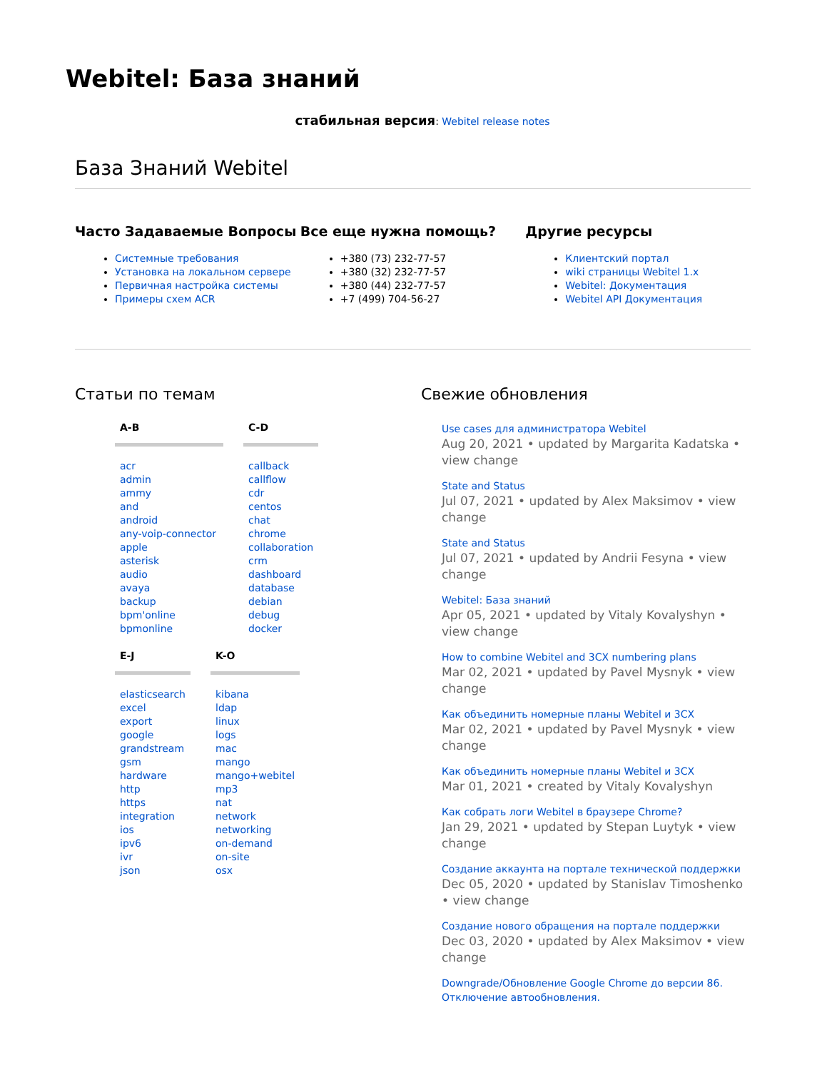Webitel: База знаний
стабильная версия: Webitel release notes
База Знаний Webitel
Часто Задаваемые Вопросы
Системные требования
Установка на локальном сервере
Первичная настройка системы
Примеры схем ACR
Все еще нужна помощь?
+380 (73) 232-77-57
+380 (32) 232-77-57
+380 (44) 232-77-57
+7 (499) 704-56-27
Другие ресурсы
Клиентский портал
wiki страницы Webitel 1.x
Webitel: Документация
Webitel API Документация
Статьи по темам
A-B
acr
admin
ammy
and
android
any-voip-connector
apple
asterisk
audio
avaya
backup
bpm'online
bpmonline
C-D
callback
callflow
cdr
centos
chat
chrome
collaboration
crm
dashboard
database
debian
debug
docker
E-J
elasticsearch
excel
export
google
grandstream
gsm
hardware
http
https
integration
ios
ipv6
ivr
json
K-O
kibana
ldap
linux
logs
mac
mango
mango+webitel
mp3
nat
network
networking
on-demand
on-site
osx
Свежие обновления
Use cases для администратора Webitel
Aug 20, 2021 • updated by Margarita Kadatska • view change
State and Status
Jul 07, 2021 • updated by Alex Maksimov • view change
State and Status
Jul 07, 2021 • updated by Andrii Fesyna • view change
Webitel: База знаний
Apr 05, 2021 • updated by Vitaly Kovalyshyn • view change
How to combine Webitel and 3CX numbering plans
Mar 02, 2021 • updated by Pavel Mysnyk • view change
Как объединить номерные планы Webitel и 3CX
Mar 02, 2021 • updated by Pavel Mysnyk • view change
Как объединить номерные планы Webitel и 3CX
Mar 01, 2021 • created by Vitaly Kovalyshyn
Как собрать логи Webitel в браузере Chrome?
Jan 29, 2021 • updated by Stepan Luytyk • view change
Создание аккаунта на портале технической поддержки
Dec 05, 2020 • updated by Stanislav Timoshenko • view change
Создание нового обращения на портале поддержки
Dec 03, 2020 • updated by Alex Maksimov • view change
Downgrade/Обновление Google Chrome до версии 86. Отключение автообновления.